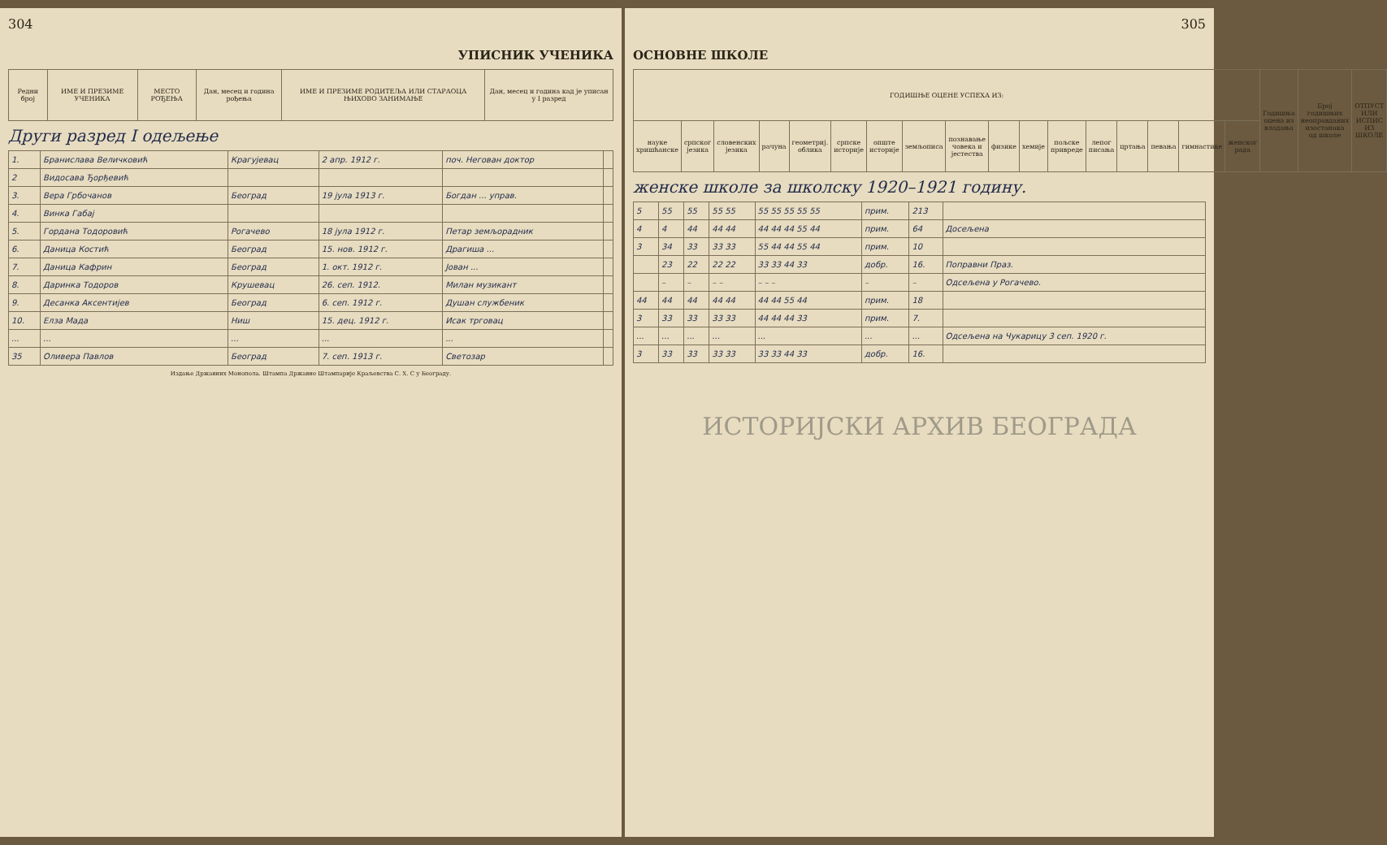304
УПИСНИК УЧЕНИКА
| Редни број | ИМЕ И ПРЕЗИМЕ УЧЕНИКА | МЕСТО РОЂЕЊА | Дан, месец и година рођења | ИМЕ И ПРЕЗИМЕ РОДИТЕЉА ИЛИ СТАРАОЦА ЊИХОВО ЗАНИМАЊЕ | Дан, месец и година кад је уписан у I разред |
| --- | --- | --- | --- | --- | --- |
Други разред I одељење
| 1. | Бранислава Величковић | Крагујевац | 2 апр. 1912 г. | поч. Негован доктор | |
| 2 | Видосава Ђорђевић | | | | |
| 3. | Вера Грбочанов | Београд | 19 јула 1913 г. | Богдан ... управ. | |
| 4. | Винка Габај | | | | |
| 5. | Гордана Тодоровић | Рогачево | 18 јула 1912 г. | Петар земљорадник | |
| 6. | Даница Костић | Београд | 15. нов. 1912 г. | Драгиша ... | |
| 7. | Даница Кафрин | Београд | 1. окт. 1912 г. | Јован ... | |
| 8. | Даринка Тодоров | Крушевац | 26. сеп. 1912. | Милан музикант | |
| 9. | Десанка Аксентијев | Београд | 6. сеп. 1912 г. | Душан службеник | |
| 10. | Елза Мада | Ниш | 15. дец. 1912 г. | Исак трговац | |
| ... | ... | ... | ... | ... | |
| 35 | Оливера Павлов | Београд | 7. сеп. 1913 г. | Светозар | |
Издање Државних Монопола. Штампа Државне Штампарије Краљевства С. Х. С у Београду.
305
ОСНОВНЕ ШКОЛЕ
| ГОДИШЊЕ ОЦЕНЕ УСПЕХА ИЗ: | | | | | | | | | | | | | | | | | Годишња оцена из владања | Број годишњих неоправданих изостанака од школе | ОТПУСТ ИЛИ ИСПИС ИЗ ШКОЛЕ |
| --- | --- | --- | --- | --- | --- | --- | --- | --- | --- | --- | --- | --- | --- | --- | --- | --- | --- | --- | --- |
| науке хришћанске | српског језика | словенских језика | рачуна | геометриј. облика | српске историје | опште историје | земљописа | познавање човека и јестества | физике | хемије | пољске привреде | лепог писања | цртања | певања | гимнастике | женског рада | | | |
женске школе за школску 1920–1921 годину.
| 5 | 55 | 55 | 55 55 | 55 55 55 55 55 | прим. | 213 | |
| 4 | 4 | 44 | 44 44 | 44 44 44 55 44 | прим. | 64 | Досељена |
| 3 | 34 | 33 | 33 33 | 55 44 44 55 44 | прим. | 10 | |
| | 23 | 22 | 22 22 | 33 33 44 33 | добр. | 16. | Поправни Прaз. |
| | – | – | – – | – – – | – | – | Одсељена у Рогачево. |
| 44 | 44 | 44 | 44 44 | 44 44 55 44 | прим. | 18 | |
| 3 | 33 | 33 | 33 33 | 44 44 44 33 | прим. | 7. | |
| ... | ... | ... | ... | ... | ... | ... | Одсељена на Чукарицу 3 сеп. 1920 г. |
| 3 | 33 | 33 | 33 33 | 33 33 44 33 | добр. | 16. | |
ИСТОРИЈСКИ АРХИВ БЕОГРАДА